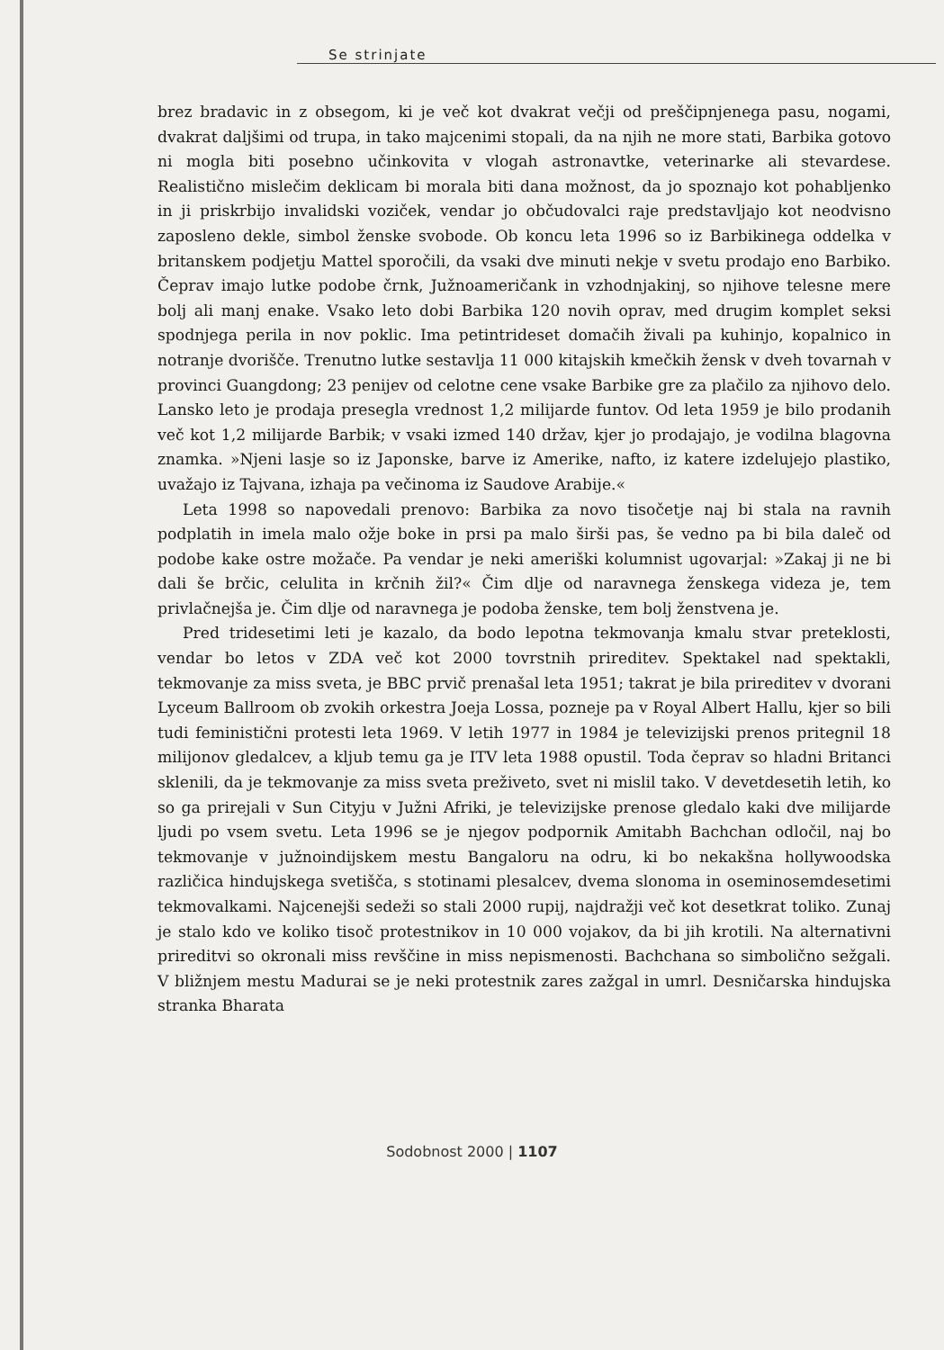Se strinjate
brez bradavic in z obsegom, ki je več kot dvakrat večji od preščipnjenega pasu, nogami, dvakrat daljšimi od trupa, in tako majcenimi stopali, da na njih ne more stati, Barbika gotovo ni mogla biti posebno učinkovita v vlogah astronavtke, veterinarke ali stevardese. Realistično mislečim deklicam bi morala biti dana možnost, da jo spoznajo kot pohabljenko in ji priskrbijo invalidski voziček, vendar jo občudovalci raje predstavljajo kot neodvisno zaposleno dekle, simbol ženske svobode. Ob koncu leta 1996 so iz Barbikinega oddelka v britanskem podjetju Mattel sporočili, da vsaki dve minuti nekje v svetu prodajo eno Barbiko. Čeprav imajo lutke podobe črnk, Južnoameričank in vzhodnjakinj, so njihove telesne mere bolj ali manj enake. Vsako leto dobi Barbika 120 novih oprav, med drugim komplet seksi spodnjega perila in nov poklic. Ima petintrideset domačih živali pa kuhinjo, kopalnico in notranje dvorišče. Trenutno lutke sestavlja 11 000 kitajskih kmečkih žensk v dveh tovarnah v provinci Guangdong; 23 penijev od celotne cene vsake Barbike gre za plačilo za njihovo delo. Lansko leto je prodaja presegla vrednost 1,2 milijarde funtov. Od leta 1959 je bilo prodanih več kot 1,2 milijarde Barbik; v vsaki izmed 140 držav, kjer jo prodajajo, je vodilna blagovna znamka. »Njeni lasje so iz Japonske, barve iz Amerike, nafto, iz katere izdelujejo plastiko, uvažajo iz Tajvana, izhaja pa večinoma iz Saudove Arabije.«
Leta 1998 so napovedali prenovo: Barbika za novo tisočetje naj bi stala na ravnih podplatih in imela malo ožje boke in prsi pa malo širši pas, še vedno pa bi bila daleč od podobe kake ostre možače. Pa vendar je neki ameriški kolumnist ugovarjal: »Zakaj ji ne bi dali še brčic, celulita in krčnih žil?« Čim dlje od naravnega ženskega videza je, tem privlačnejša je. Čim dlje od naravnega je podoba ženske, tem bolj ženstvena je.
Pred tridesetimi leti je kazalo, da bodo lepotna tekmovanja kmalu stvar preteklosti, vendar bo letos v ZDA več kot 2000 tovrstnih prireditev. Spektakel nad spektakli, tekmovanje za miss sveta, je BBC prvič prenašal leta 1951; takrat je bila prireditev v dvorani Lyceum Ballroom ob zvokih orkestra Joeja Lossa, pozneje pa v Royal Albert Hallu, kjer so bili tudi feministični protesti leta 1969. V letih 1977 in 1984 je televizijski prenos pritegnil 18 milijonov gledalcev, a kljub temu ga je ITV leta 1988 opustil. Toda čeprav so hladni Britanci sklenili, da je tekmovanje za miss sveta preživeto, svet ni mislil tako. V devetdesetih letih, ko so ga prirejali v Sun Cityju v Južni Afriki, je televizijske prenose gledalo kaki dve milijarde ljudi po vsem svetu. Leta 1996 se je njegov podpornik Amitabh Bachchan odločil, naj bo tekmovanje v južnoindijskem mestu Bangaloru na odru, ki bo nekakšna hollywoodska različica hindujskega svetišča, s stotinami plesalcev, dvema slonoma in oseminosemdesetimi tekmovalkami. Najcenejši sedeži so stali 2000 rupij, najdražji več kot desetkrat toliko. Zunaj je stalo kdo ve koliko tisoč protestnikov in 10 000 vojakov, da bi jih krotili. Na alternativni prireditvi so okronali miss revščine in miss nepismenosti. Bachchana so simbolično sežgali. V bližnjem mestu Madurai se je neki protestnik zares zažgal in umrl. Desničarska hindujska stranka Bharata
Sodobnost 2000 | 1107